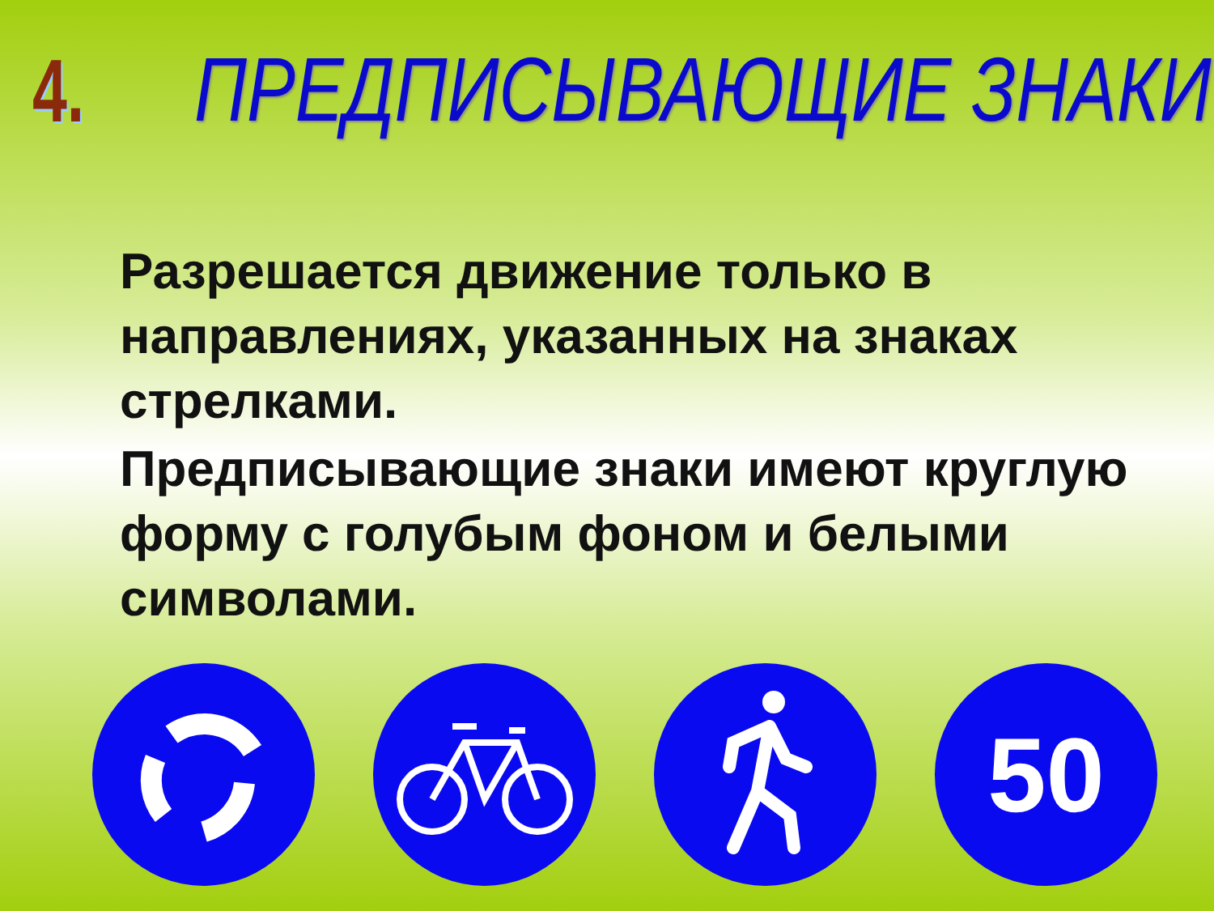4.
ПРЕДПИСЫВАЮЩИЕ ЗНАКИ
Разрешается движение только в направлениях, указанных на знаках стрелками.
Предписывающие знаки имеют круглую форму с голубым фоном и белыми символами.
50